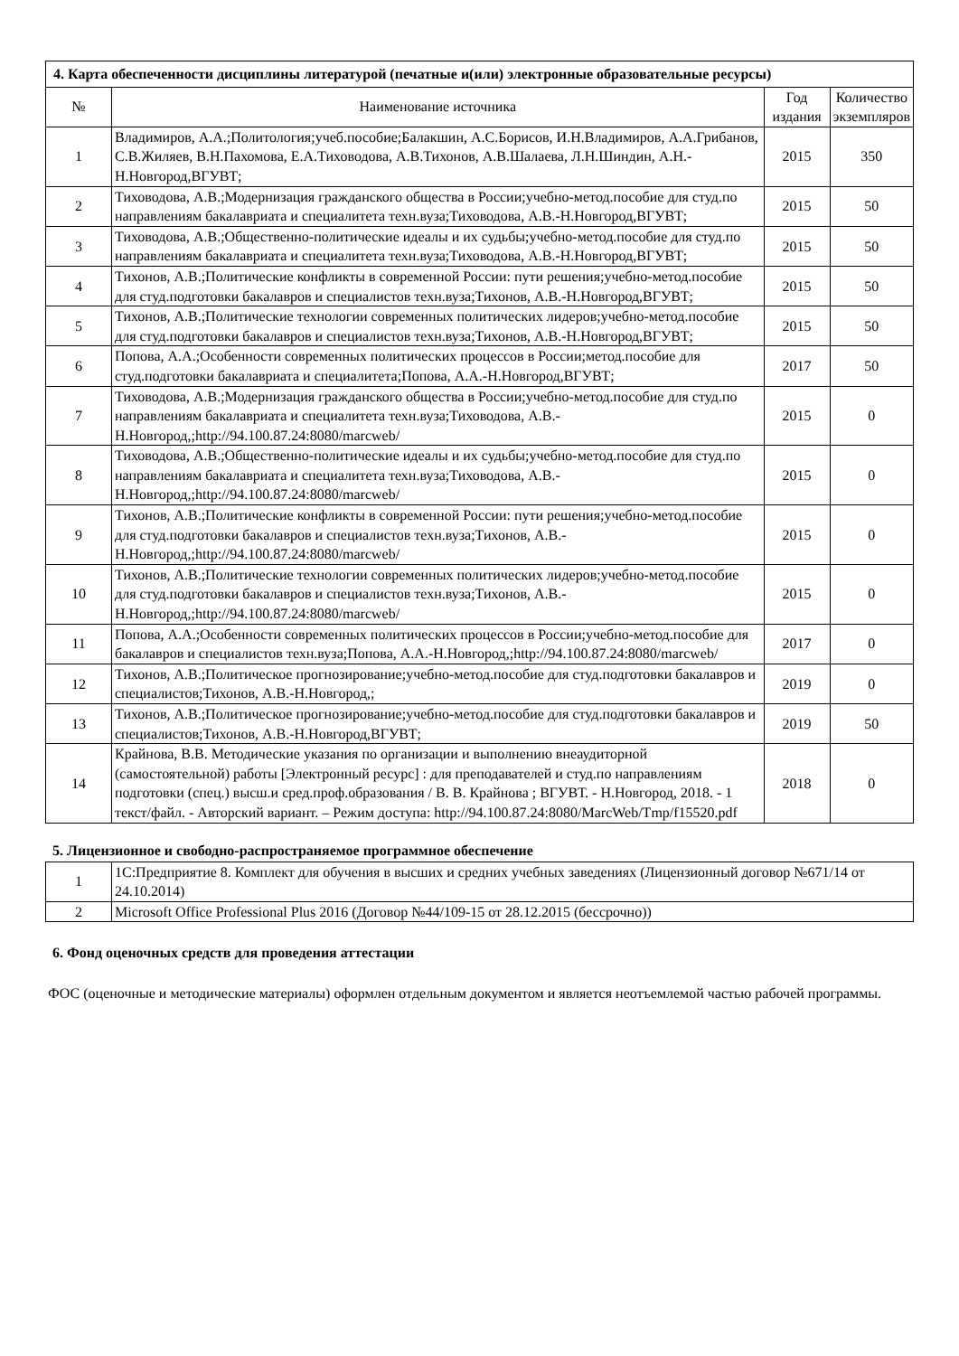| 4. Карта обеспеченности дисциплины литературой (печатные и(или) электронные образовательные ресурсы) | | | |
| --- | --- | --- | --- |
| № | Наименование источника | Год издания | Количество экземпляров |
| 1 | Владимиров, А.А.;Политология;учеб.пособие;Балакшин, А.С.Борисов, И.Н.Владимиров, А.А.Грибанов, С.В.Жиляев, В.Н.Пахомова, Е.А.Тиховодова, А.В.Тихонов, А.В.Шалаева, Л.Н.Шиндин, А.Н.-Н.Новгород,ВГУВТ; | 2015 | 350 |
| 2 | Тиховодова, А.В.;Модернизация гражданского общества в России;учебно-метод.пособие для студ.по направлениям бакалавриата и специалитета техн.вуза;Тиховодова, А.В.-Н.Новгород,ВГУВТ; | 2015 | 50 |
| 3 | Тиховодова, А.В.;Общественно-политические идеалы и их судьбы;учебно-метод.пособие для студ.по направлениям бакалавриата и специалитета техн.вуза;Тиховодова, А.В.-Н.Новгород,ВГУВТ; | 2015 | 50 |
| 4 | Тихонов, А.В.;Политические конфликты в современной России: пути решения;учебно-метод.пособие для студ.подготовки бакалавров и специалистов техн.вуза;Тихонов, А.В.-Н.Новгород,ВГУВТ; | 2015 | 50 |
| 5 | Тихонов, А.В.;Политические технологии современных политических лидеров;учебно-метод.пособие для студ.подготовки бакалавров и специалистов техн.вуза;Тихонов, А.В.-Н.Новгород,ВГУВТ; | 2015 | 50 |
| 6 | Попова, А.А.;Особенности современных политических процессов в России;метод.пособие для студ.подготовки бакалавриата и специалитета;Попова, А.А.-Н.Новгород,ВГУВТ; | 2017 | 50 |
| 7 | Тиховодова, А.В.;Модернизация гражданского общества в России;учебно-метод.пособие для студ.по направлениям бакалавриата и специалитета техн.вуза;Тиховодова, А.В.-Н.Новгород,;http://94.100.87.24:8080/marcweb/ | 2015 | 0 |
| 8 | Тиховодова, А.В.;Общественно-политические идеалы и их судьбы;учебно-метод.пособие для студ.по направлениям бакалавриата и специалитета техн.вуза;Тиховодова, А.В.-Н.Новгород,;http://94.100.87.24:8080/marcweb/ | 2015 | 0 |
| 9 | Тихонов, А.В.;Политические конфликты в современной России: пути решения;учебно-метод.пособие для студ.подготовки бакалавров и специалистов техн.вуза;Тихонов, А.В.-Н.Новгород,;http://94.100.87.24:8080/marcweb/ | 2015 | 0 |
| 10 | Тихонов, А.В.;Политические технологии современных политических лидеров;учебно-метод.пособие для студ.подготовки бакалавров и специалистов техн.вуза;Тихонов, А.В.-Н.Новгород,;http://94.100.87.24:8080/marcweb/ | 2015 | 0 |
| 11 | Попова, А.А.;Особенности современных политических процессов в России;учебно-метод.пособие для бакалавров и специалистов техн.вуза;Попова, А.А.-Н.Новгород,;http://94.100.87.24:8080/marcweb/ | 2017 | 0 |
| 12 | Тихонов, А.В.;Политическое прогнозирование;учебно-метод.пособие для студ.подготовки бакалавров и специалистов;Тихонов, А.В.-Н.Новгород,; | 2019 | 0 |
| 13 | Тихонов, А.В.;Политическое прогнозирование;учебно-метод.пособие для студ.подготовки бакалавров и специалистов;Тихонов, А.В.-Н.Новгород,ВГУВТ; | 2019 | 50 |
| 14 | Крайнова, В.В. Методические указания по организации и выполнению внеаудиторной (самостоятельной) работы [Электронный ресурс] : для преподавателей и студ.по направлениям подготовки (спец.) высш.и сред.проф.образования / В. В. Крайнова ; ВГУВТ. - Н.Новгород, 2018. - 1 текст/файл. - Авторский вариант. – Режим доступа: http://94.100.87.24:8080/MarcWeb/Tmp/f15520.pdf | 2018 | 0 |
5. Лицензионное и свободно-распространяемое программное обеспечение
| 1 | 1С:Предприятие 8. Комплект для обучения в высших и средних учебных заведениях (Лицензионный договор №671/14 от 24.10.2014) |
| 2 | Microsoft Office Professional Plus 2016 (Договор №44/109-15 от 28.12.2015 (бессрочно)) |
6. Фонд оценочных средств для проведения аттестации
ФОС (оценочные и методические материалы) оформлен отдельным документом и является неотъемлемой частью рабочей программы.